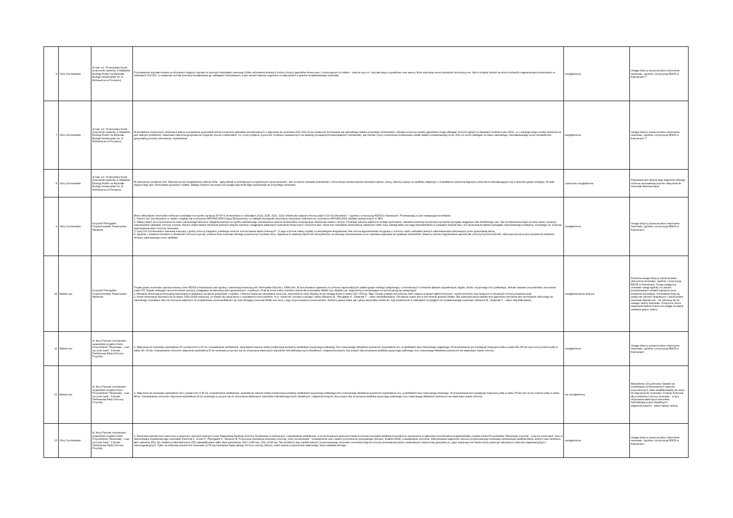| 6 | Góry Gorzkowskie | dr hab. inż. Przemysław Kurek (pracownik naukowy w Zakładzie Ekologii Roślin na Wydziale Biologii Uniwersytetu im. A. Mickiewicza w Poznaniu) | Pozostawione dojrzałe drzewa na obszarach objętych cięciami w spornych oddziałach stanowią źródło odnowienia kolejnych kohort różnych gatunków drzew wraz z dominującym tu bukiem - obecne są m.in. dojrzałe wiązy szypułkowe oraz jawory, które stanowią cenne domieszki biocenotyczne. Jest to kolejny dowód na duże możliwości regeneracyjne drzewostanu w oddziałach 210-212, co wskazuje na brak potrzeby kształtowania go zabiegami hodowlanymi, a tym samym stanowi argument za włączeniem w granice projektowanego rezerwatu. | uwzględniona | Uwaga dotyczy poparcia planu utworzenia rezerwatu, zgodnie z propozycją RDOŚ w Katowicach.** |
| 7 | Góry Gorzkowskie | dr hab. inż. Przemysław Kurek (pracownik naukowy w Zakładzie Ekologii Roślin na Wydziale Biologii Uniwersytetu im. A. Mickiewicza w Poznaniu) | W kontekście powyższych obserwacji dalsze prowadzenie gospodarki leśnej na terenie oddziałów wnioskowanych o włączenie do rezerwatu (210-212) może zniweczyć formowanie się naturalnego składu przyszłego drzewostanu, którego proporcje między gatunkami mogą odbiegać od norm ujętych w Zasadach Hodowli Lasu (ZHL), co z ekologicznego punktu widzenia nie jest żadnym problemem. Natomiast zalecenia gospodarcze mogą ten proces zniekształcić, np. przez podjęcie czyszczeń, trzebieży nastawionych na selekcję (pożądanych/niepożądanych domieszek), jak również przez przebudowę drzewostanu wedle składu przewidzianego przez ZHL (co może odbiegać od stanu naturalnego, ukształtowanego przez niezakłócone gospodarką procesy odnowienia i wydzielania). | uwzględniona | Uwaga dotyczy poparcia planu utworzenia rezerwatu, zgodnie z propozycją RDOŚ w Katowicach.** |
| 8 | Góry Gorzkowskie | dr hab. inż. Przemysław Kurek (pracownik naukowy w Zakładzie Ekologii Roślin na Wydziale Biologii Uniwersytetu im. A. Mickiewicza w Poznaniu) | W pierwotnym projekcie prof. Olaczka nie był uwzględniony oddział 216a - ujęty jednak w późniejszych uzupełnionych opracowaniach. Jest to bardzo niewielki pododdział z różnorodnym drzewostanem liściastym (jesion, klony, wierzby, wiązy) na siedlisku wilgotnym o charakterze pierwotnie łęgowym (obecnie przekształcającym się w kierunku grądu niskiego). W skali regionu tego typu zbiorowiska są bardzo rzadkie, dlatego powinno się wziąć pod uwagę włączenie tego pododdziału do przyszłego rezerwatu. | częściowo uwzględniona | Planowane jest objecie tego fragmentu leśnego ochroną rezerwatową poprzez włączenie do rezerwatu Bukowa Kępa. |
| 9 | Góry Gorzkowskie | Krzysztof Pierzgalski. Częstochowskie Towarzystwo Naukowe | Mimo odkształceń zbiorowisk roślinnych powstałych w wyniku wycięcia 30-50 % drzewostanu w oddziałach 212a, 212b, 213c, 211a celowe jest objęcie ochroną całych Gór Gorzkowskich – zgodnie z propozycją RDOŚ w Katowicach. Przemawiają za tym następujące przesłanki: 1. Pasmo Gór Gorzkowskich w całości znajduje się w obszarze NATURA 2000 Ostoja Złotopotocka, co nakłada obowiązek utrzymania zbiorowisk roślinnych (w rozumieniu NATURA 2000 siedlisk) wymienionych w SFD. 2. Należy dążyć do przywrócenia do stanu pierwotnego fitocenoz zdegenerowanych w wyniku nadmiernego zmniejszenia zwarcia drzewostanu (cespityzacja, ekspansja nawłoci i jeżyn). Ponieważ warunki edaficzne zostały zachowane, naturalna ewolucja biocenotyczna będzie sprzyjała osiągnięciu tak określonego celu. Dla przyśpieszenia tego procesu warto rozważyć zastosowanie zabiegów ochrony czynnej, których celem będzie skrócenie pewnych etapów sukcesji i osiągnięcie właściwych warunków biotycznych i fizjonomii lasu. Może być niezbędna reintrodukcja niektórych roślin runa. Zabiegi takie nie mają odpowiedników w zasadach hodowli lasu. Ich opracowanie będzie wymagało indywidualnego podejścia, możliwego np. podczas wykonywania planu ochrony rezerwatu. 3. Lasy Gór Gorzkowskich stanowią znaczący i godny ochrony fragment „polskiego centrum zróżnicowania lasów bukowych". O jego ochronie należy myśleć w perspektywie długofalowej. Nie można argumentować rezygnacji z ochrony części oddziałów leśnych odkształceniami dokonanymi przez gospodarkę leśną. 4. Zgodnie z ostatnimi trendami w dziedzinie ochrony przyrody, powierzchnia rezerwatu leśnego powinna być możliwie duża. Zapewnia to większą odporność ekosystemów na wstrząsy spowodowane przez zjawiska pogodowe lub gradacje szkodników. Stwarza również dogodniejsze warunki dla ochrony bioróżnorodności, która jest wprost proporcjonalna do wielkości obszaru zajmowanego przez siedliska. | uwzględniona | Uwaga dotyczy poparcia planu utworzenia rezerwatu, zgodnie z propozycją RDOŚ w Katowicach. |
| 10 | Babski Las | Krzysztof Pierzgalski. Częstochowskie Towarzystwo Naukowe | Projekt granic rezerwatu zaproponowany przez RDOŚ w Katowicach jest zgodny z pierwotną koncepcją prof. Romualda Olaczka z 1984 roku. W tym kształcie zapewnia on ochronę najcenniejszych płatów grądu niskiego (wilgotnego) z pomnikowych rozmiarów dębami szypułkowymi, łęgów, olsów i wyżynnego boru jodłowego. Jednak zdaniem przyrodników, wschodnia część P.K. Stawki zasługuje na wzmocnienie ochrony, polegające na eliminacji rębni gniazdowych i zupełnych. Rolę tę może pełnić wspólna otulina dla rezerwatów Wielki Las i Babski Las. Argumenty przemawiające za tą koncepcją są następujące: 1. Aktualnie dominującą formą gospodarowania w Stawkach są rębnie gniazdowe i zupełne, z którymi wiążą się odnowienia sztuczne, poprzedzone orką. Wyręby te nie omijają drzew w wieku 150 i 230 lat. Tego rodzaju praktyki nie powinny mieć miejsca w lasach glebochronnych i wodochronnych oraz leżących w obszarach ochrony krajobrazowej. 2. Nowe obserwacje faunistyczne (w latach 2021-2024) wskazują, że Stawki są ostoją fauny o charakterze puszczańskim, m.in. sóweczki, bociana czarnego i wilka (Skowron B., Pierzgalski K., Święciak T. – dane niepublikowane). Od dawna znane jest w tym terenie gniazdo bielika. Dla zabezpieczenia siedlisk tych gatunków potrzebne jest zachowanie zbliżonego do naturalnego charakteru lasu na obszarze większym niż projektowany rezerwat Babski Las oraz istniejący rezerwat Wielki Las wraz z jego proponowanym poszerzeniem. Zarówno gawra wilka, jak i głosy terytorialne sóweczki, były stwierdzone w oddziałach przyległych do projektowanego rezerwatu (Skowron B., Święciak T. – dane niepublikowane). | uwzględniona/nie dotyczy | Pierwsza uwaga dotyczy poparcia planu utworzenia rezerwatu, zgodnie z propozycją RDOŚ w Katowicach. Druga uwaga ma charakter uwagi ogólnej i w ramach procedowanych ustaleń wykracza poza przedmiot konsultacji. Konsultacje dotyczą wyłącznie założeń związanych z utworzeniem rezerwatu Babski Las - nie odnoszą się do zasięgu otuliny rezerwatu. Powyższa cenne wskazanie będzie brane pod uwagę na etapie ustalania granic otuliny. |
| 11 | Babski Las | dr Jerzy Parusel, koordynator wojewódzki projektu Klubu Przyrodników "Rezerwaty - czas na come back". Członek Państwowej Rady Ochrony Przyrody | 1. Włączenie do rezerwatu wydzielenia 2f o powierzchni 1,67 ha. Uzasadnienie siedliskowe: wydzielenie stanowi strefę przejściową pomiędzy siedliskiem wyżynnego jodłowego boru mieszanego Abietetum polonicum (wydzielenie 2c), a siedliskiem lasu mieszanego wilgotnego. W drzewostanie tym występuje miejscami jodła w wieku 68 i 80 lat oraz liczny podrost jodły w wieku 43 i 53 lat. Uzasadnienie ochronne: włączenie wydzielenia 2f do rezerwatu przyczyni się do utrzymania właściwych warunków mikroklimatycznych (świetlnych i wilgotnościowych), kluczowych dla utrzymania siedliska wyżynnego jodłowego boru mieszanego Abietetum polonicum we właściwym stanie ochrony. | uwzględniona | Uwaga dotyczy poparcia planu utworzenia rezerwatu, zgodnie z propozycją RDOŚ w Katowicach |
| 12 | Babski Las | dr Jerzy Parusel, koordynator wojewódzki projektu Klubu Przyrodników "Rezerwaty - czas na come back". Członek Państwowej Rady Ochrony Przyrody | 2. Włączenie do rezerwatu wydzielenia 3d o powierzchni 6,26 ha. Uzasadnienie siedliskowe: wydzielenie stanowi strefę przejściową pomiędzy siedliskiem wyżynnego jodłowego boru mieszanego Abietetum polonicum (wydzielenie 3c), a siedliskiem lasu mieszanego świeżego. W drzewostanie tym występuje miejscami jodła w wieku 78 lat oraz liczny podrost jodły w wieku 48 lat. Uzasadnienie ochronne: włączenie wydzielenia 3d do rezerwatu przyczyni się do utrzymania właściwych warunków mikroklimatycznych (świetlnych i wilgotnościowych), kluczowych dla utrzymania siedliska wyżynnego jodłowego boru mieszanego Abietetum polonicum we właściwym stanie ochrony. | nie uwzględniona | Wydzielenie 3d (Leśnictwo Stawki) nie przedstawia porównywalnych walorów przyrodniczych, które kwalifikowałyby ten teren do włączenia do rezerwatu. Funkcje buforowe dla przedmiotu ochrony rezerwatu - w tym utrzymania właściwych warunków mikroklimatycznych (świetlnych i wilgotnościowych) - pełnić będzie otulina. |
| 13 | Góry Gorzkowskie | dr Jerzy Parusel, koordynator wojewódzki projektu Klubu Przyrodników "Rezerwaty - czas na come back". Członek Państwowej Rady Ochrony Przyrody | 1. Rezerwat powinien być utworzony w granicach zaproponowanych przez Regionalną Dyrekcję Ochrony Środowiska w Katowicach. Uzasadnienie siedliskowe: w proponowanych granicach będą chronione wszystkie siedliska przyrodnicze wymienione w zgłoszeniu koordynatora wojewódzkiego projektu Klubu Przyrodników "Rezerwaty przyrody - czas na come back" oraz w dokumentacji projektowej tego rezerwatu (Piechnik Ł., Kurek P., Pierzgalski K., Skowron B. Propozycja powołania rezerwatu przyrody „Góry Gorzkowskie". Uzasadnienie celu i walory przyrodnicze opisywanego obszaru. Kraków 2024). Uzasadnienie ochronne: Zdecydowana większość obszaru proponowanego rezerwatu reprezentuje siedliska leśne, których stan określono jako naturalny (N1). Do siedlisk przekształconych (Z3) zakwalifikowano tylko dwa wydzielenia: 210c (1,89 ha) i 211c (2,89 ha). Tak określony stan siedlisk leśnych proponowanego rezerwatu umożliwia objęcie ochroną rezerwatową lasów użytkowanych dotychczas gospodarczo, gdyż wykazują one bardzo duży potencjał naturalnych zdolności regeneracyjnych i samoregulacyjnych. Tylko na znikomej powierzchni rezerwatu (4,78 ha) niezbędne będą zabiegi ochrony czynnej, których celem będzie przywrócenie właściwego stanu siedliska leśnego. | uwzględniona | Uwaga dotyczy poparcia planu utworzenia rezerwatu, zgodnie z propozycją RDOŚ w Katowicach. |